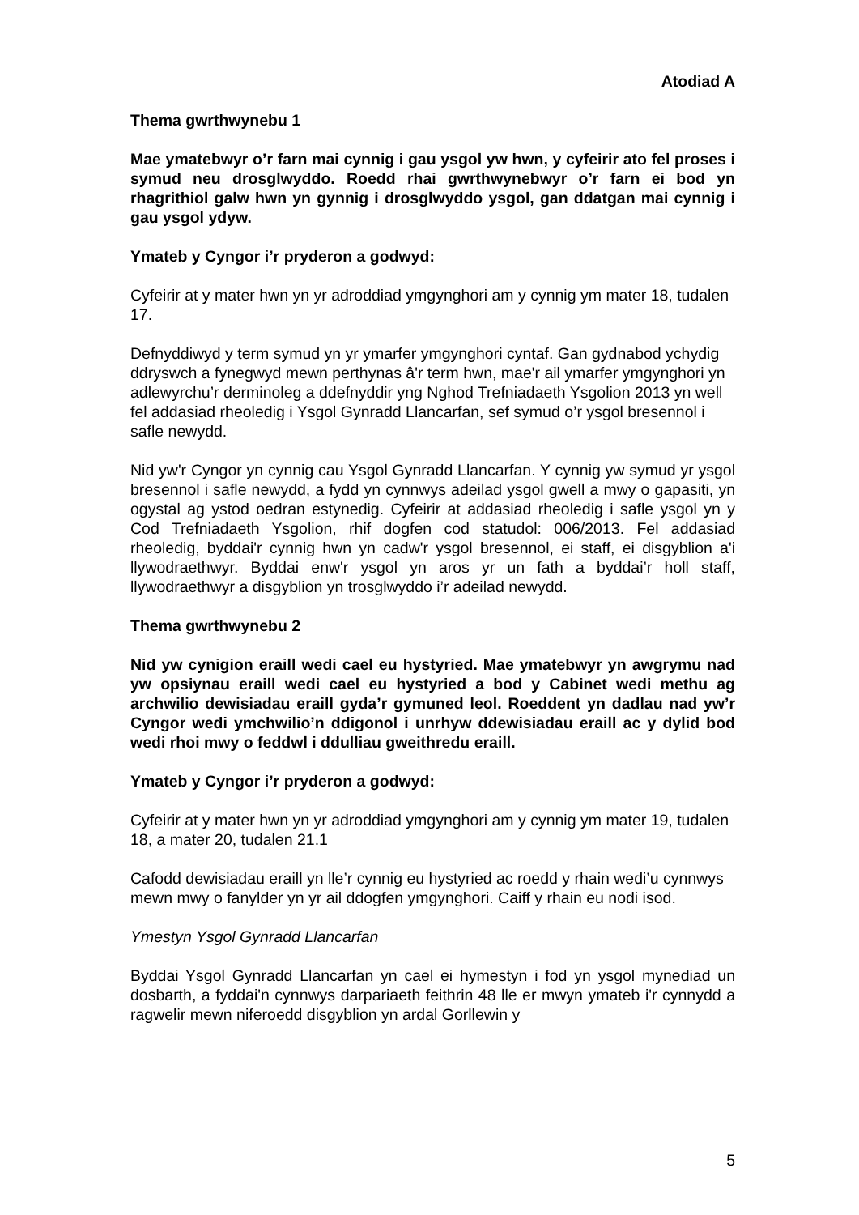Atodiad A
Thema gwrthwynebu 1
Mae ymatebwyr o’r farn mai cynnig i gau ysgol yw hwn, y cyfeirir ato fel proses i symud neu drosglwyddo. Roedd rhai gwrthwynebwyr o’r farn ei bod yn rhagrithiol galw hwn yn gynnig i drosglwyddo ysgol, gan ddatgan mai cynnig i gau ysgol ydyw.
Ymateb y Cyngor i’r pryderon a godwyd:
Cyfeirir at y mater hwn yn yr adroddiad ymgynghori am y cynnig ym mater 18, tudalen 17.
Defnyddiwyd y term symud yn yr ymarfer ymgynghori cyntaf. Gan gydnabod ychydig ddryswch a fynegwyd mewn perthynas â'r term hwn, mae'r ail ymarfer ymgynghori yn adlewyrchu’r derminoleg a ddefnyddir yng Nghod Trefniadaeth Ysgolion 2013 yn well fel addasiad rheoledig i Ysgol Gynradd Llancarfan, sef symud o’r ysgol bresennol i safle newydd.
Nid yw'r Cyngor yn cynnig cau Ysgol Gynradd Llancarfan. Y cynnig yw symud yr ysgol bresennol i safle newydd, a fydd yn cynnwys adeilad ysgol gwell a mwy o gapasiti, yn ogystal ag ystod oedran estynedig. Cyfeirir at addasiad rheoledig i safle ysgol yn y Cod Trefniadaeth Ysgolion, rhif dogfen cod statudol: 006/2013. Fel addasiad rheoledig, byddai'r cynnig hwn yn cadw'r ysgol bresennol, ei staff, ei disgyblion a'i llywodraethwyr. Byddai enw'r ysgol yn aros yr un fath a byddai’r holl staff, llywodraethwyr a disgyblion yn trosglwyddo i’r adeilad newydd.
Thema gwrthwynebu 2
Nid yw cynigion eraill wedi cael eu hystyried. Mae ymatebwyr yn awgrymu nad yw opsiynau eraill wedi cael eu hystyried a bod y Cabinet wedi methu ag archwilio dewisiadau eraill gyda’r gymuned leol. Roeddent yn dadlau nad yw’r Cyngor wedi ymchwilio’n ddigonol i unrhyw ddewisiadau eraill ac y dylid bod wedi rhoi mwy o feddwl i ddulliau gweithredu eraill.
Ymateb y Cyngor i’r pryderon a godwyd:
Cyfeirir at y mater hwn yn yr adroddiad ymgynghori am y cynnig ym mater 19, tudalen 18, a mater 20, tudalen 21.1
Cafodd dewisiadau eraill yn lle’r cynnig eu hystyried ac roedd y rhain wedi’u cynnwys mewn mwy o fanylder yn yr ail ddogfen ymgynghori. Caiff y rhain eu nodi isod.
Ymestyn Ysgol Gynradd Llancarfan
Byddai Ysgol Gynradd Llancarfan yn cael ei hymestyn i fod yn ysgol mynediad un dosbarth, a fyddai'n cynnwys darpariaeth feithrin 48 lle er mwyn ymateb i'r cynnydd a ragwelir mewn niferoedd disgyblion yn ardal Gorllewin y
5